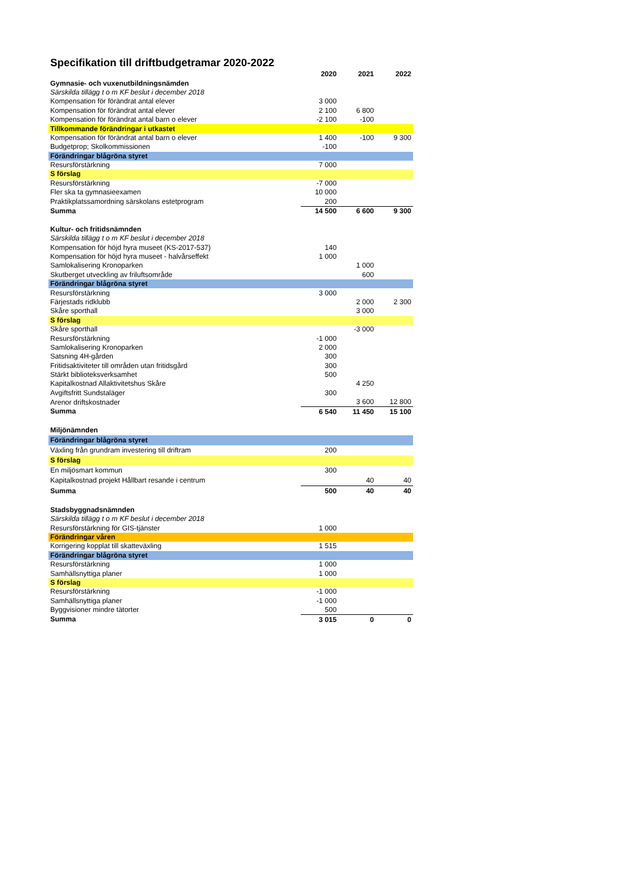Specifikation till driftbudgetramar 2020-2022
| | 2020 | 2021 | 2022 |
| Gymnasie- och vuxenutbildningsnämden | | | |
| Särskilda tillägg t o m KF beslut i december 2018 | | | |
| Kompensation för förändrat antal elever | 3 000 | | |
| Kompensation för förändrat antal elever | 2 100 | 6 800 | |
| Kompensation för förändrat antal barn o elever | -2 100 | -100 | |
| Tillkommande förändringar i utkastet | | | |
| Kompensation för förändrat antal barn o elever | 1 400 | -100 | 9 300 |
| Budgetprop; Skolkommissionen | -100 | | |
| Förändringar blågröna styret | | | |
| Resursförstärkning | 7 000 | | |
| S förslag | | | |
| Resursförstärkning | -7 000 | | |
| Fler ska ta gymnasieexamen | 10 000 | | |
| Praktikplatssamordning särskolans estetprogram | 200 | | |
| Summa | 14 500 | 6 600 | 9 300 |
| Kultur- och fritidsnämnden | | | |
| Särskilda tillägg t o m KF beslut i december 2018 | | | |
| Kompensation för höjd hyra museet (KS-2017-537) | 140 | | |
| Kompensation för höjd hyra museet - halvårseffekt | 1 000 | | |
| Samlokalisering Kronoparken | | 1 000 | |
| Skutberget utveckling av friluftsområde | | 600 | |
| Förändringar blågröna styret | | | |
| Resursförstärkning | 3 000 | | |
| Färjestads ridklubb | | 2 000 | 2 300 |
| Skåre sporthall | | 3 000 | |
| S förslag | | | |
| Skåre sporthall | | -3 000 | |
| Resursförstärkning | -1 000 | | |
| Samlokalisering Kronoparken | 2 000 | | |
| Satsning 4H-gården | 300 | | |
| Fritidsaktiviteter till områden utan fritidsgård | 300 | | |
| Stärkt biblioteksverksamhet | 500 | | |
| Kapitalkostnad Allaktivitetshus Skåre | | 4 250 | |
| Avgiftsfritt Sundstaläger | 300 | | |
| Arenor driftskostnader | | 3 600 | 12 800 |
| Summa | 6 540 | 11 450 | 15 100 |
| Miljönämnden | | | |
| Förändringar blågröna styret | | | |
| Växling från grundram investering till driftram | 200 | | |
| S förslag | | | |
| En miljösmart kommun | 300 | | |
| Kapitalkostnad projekt Hållbart resande i centrum | | 40 | 40 |
| Summa | 500 | 40 | 40 |
| Stadsbyggnadsnämnden | | | |
| Särskilda tillägg t o m KF beslut i december 2018 | | | |
| Resursförstärkning för GIS-tjänster | 1 000 | | |
| Förändringar våren | | | |
| Korrigering kopplat till skatteväxling | 1 515 | | |
| Förändringar blågröna styret | | | |
| Resursförstärkning | 1 000 | | |
| Samhällsnyttiga planer | 1 000 | | |
| S förslag | | | |
| Resursförstärkning | -1 000 | | |
| Samhällsnyttiga planer | -1 000 | | |
| Byggvisioner mindre tätorter | 500 | | |
| Summa | 3 015 | 0 | 0 |